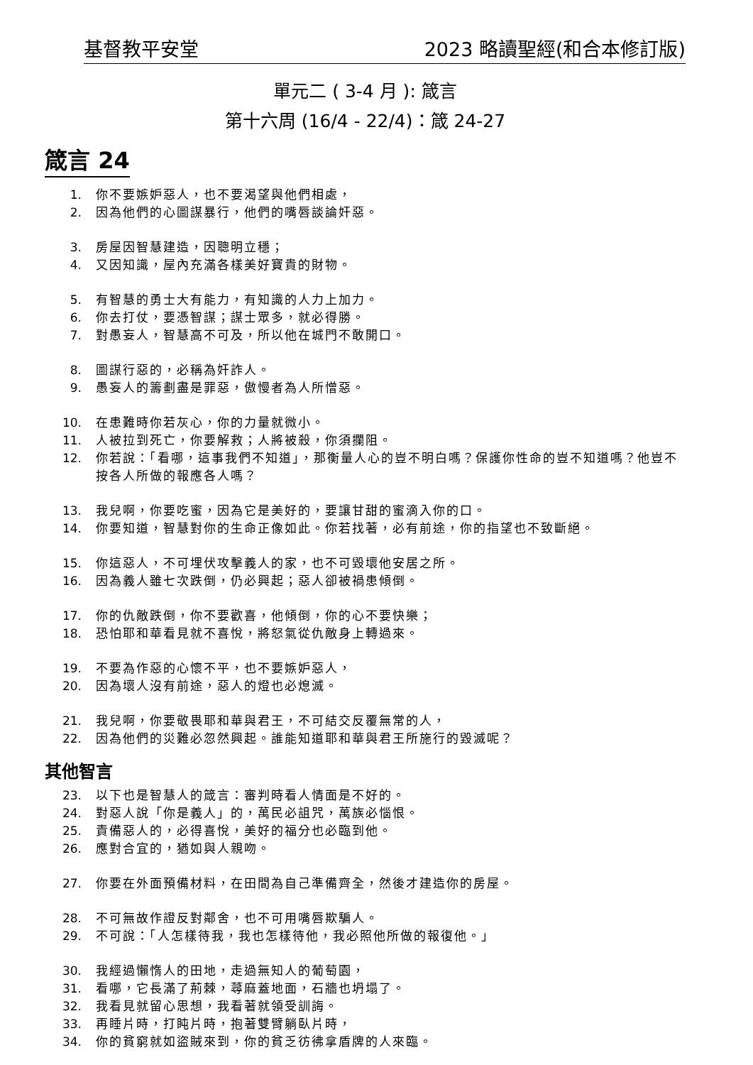基督教平安堂 2023 略讀聖經(和合本修訂版)
單元二 ( 3-4 月 ): 箴言
第十六周 (16/4 - 22/4)：箴 24-27
箴言 24
1. 你不要嫉妒惡人，也不要渴望與他們相處，
2. 因為他們的心圖謀暴行，他們的嘴唇談論奸惡。
3. 房屋因智慧建造，因聰明立穩；
4. 又因知識，屋內充滿各樣美好寶貴的財物。
5. 有智慧的勇士大有能力，有知識的人力上加力。
6. 你去打仗，要憑智謀；謀士眾多，就必得勝。
7. 對愚妄人，智慧高不可及，所以他在城門不敢開口。
8. 圖謀行惡的，必稱為奸詐人。
9. 愚妄人的籌劃盡是罪惡，傲慢者為人所憎惡。
10. 在患難時你若灰心，你的力量就微小。
11. 人被拉到死亡，你要解救；人將被殺，你須攔阻。
12. 你若說：「看哪，這事我們不知道」，那衡量人心的豈不明白嗎？保護你性命的豈不知道嗎？他豈不按各人所做的報應各人嗎？
13. 我兒啊，你要吃蜜，因為它是美好的，要讓甘甜的蜜滴入你的口。
14. 你要知道，智慧對你的生命正像如此。你若找著，必有前途，你的指望也不致斷絕。
15. 你這惡人，不可埋伏攻擊義人的家，也不可毀壞他安居之所。
16. 因為義人雖七次跌倒，仍必興起；惡人卻被禍患傾倒。
17. 你的仇敵跌倒，你不要歡喜，他傾倒，你的心不要快樂；
18. 恐怕耶和華看見就不喜悅，將怒氣從仇敵身上轉過來。
19. 不要為作惡的心懷不平，也不要嫉妒惡人，
20. 因為壞人沒有前途，惡人的燈也必熄滅。
21. 我兒啊，你要敬畏耶和華與君王，不可結交反覆無常的人，
22. 因為他們的災難必忽然興起。誰能知道耶和華與君王所施行的毀滅呢？
其他智言
23. 以下也是智慧人的箴言：審判時看人情面是不好的。
24. 對惡人說「你是義人」的，萬民必詛咒，萬族必惱恨。
25. 責備惡人的，必得喜悅，美好的福分也必臨到他。
26. 應對合宜的，猶如與人親吻。
27. 你要在外面預備材料，在田間為自己準備齊全，然後才建造你的房屋。
28. 不可無故作證反對鄰舍，也不可用嘴唇欺騙人。
29. 不可說：「人怎樣待我，我也怎樣待他，我必照他所做的報復他。」
30. 我經過懶惰人的田地，走過無知人的葡萄園，
31. 看哪，它長滿了荊棘，蕁麻蓋地面，石牆也坍塌了。
32. 我看見就留心思想，我看著就領受訓誨。
33. 再睡片時，打盹片時，抱著雙臂躺臥片時，
34. 你的貧窮就如盜賊來到，你的貧乏彷彿拿盾牌的人來臨。